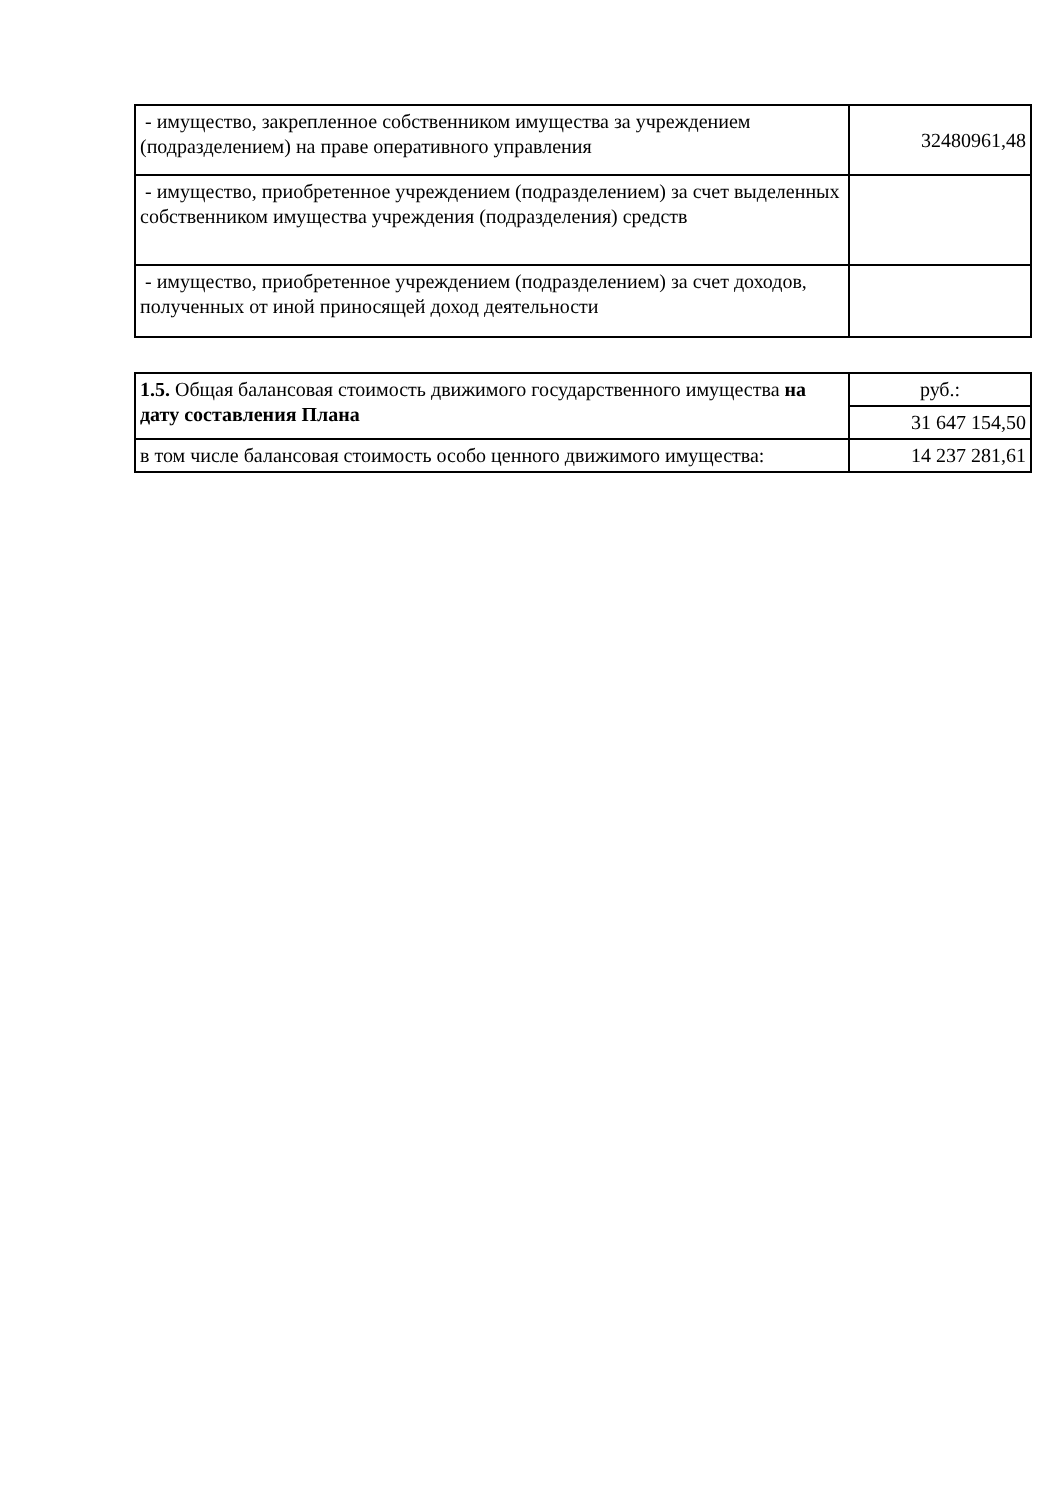| - имущество, закрепленное собственником имущества за учреждением (подразделением) на праве оперативного управления | 32480961,48 |
| - имущество, приобретенное учреждением (подразделением) за счет выделенных собственником имущества учреждения (подразделения) средств | |
| - имущество, приобретенное учреждением (подразделением) за счет доходов, полученных от иной приносящей доход деятельности | |
| 1.5. Общая балансовая стоимость движимого государственного имущества на дату составления Плана | руб.: |
| | 31 647 154,50 |
| в том числе балансовая стоимость особо ценного движимого имущества: | 14 237 281,61 |